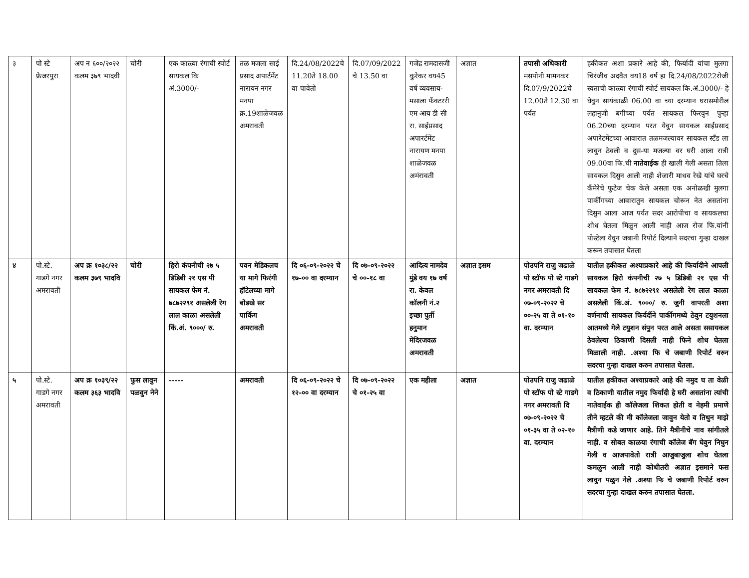| ३ | पो स्टे फ्रेजरपुरा | अप न ६००/२०२२ कलम ३७९ भादवी | चोरी | एक काळ्या रंगाची स्पोर्ट सायकल कि अं.3000/- | तळ मजला साई प्रसाद अपार्टमेंट नारायन नगर मनपा क्र.19शाळेजवळ अमरावती | दि.24/08/2022चे 11.20ते 18.00 वा पावेतो | दि.07/09/2022 चे 13.50 वा | गजेंद्र रामदासजी कुरेकर वय45 वर्ष व्यवसाय-मसाला फँक्टररी एम आय डी सी रा. साईप्रसाद अपारर्टमेंट नारायण मनपा शाळेजवळ अमंरावती | अज्ञात | तपासी अधिकारी मसपोनी मामनकर दि.07/9/2022चे 12.00ते 12.30 वा पर्यत | हकीकत अशा प्रकारे आहे की, फिर्यादी यांचा मुलगा चिरंजीव अदवैत वय18 वर्ष हा दि.24/08/2022रोजी स्वताची काळ्या रंगाची स्पोर्ट सायकल कि.अं.3000/- हे घेवुन सायंकाळी 06.00 वा च्या दरम्यान घरासमोरील लहानुजी बगीच्या पर्यत सायकल फिरवुन पुन्हा 06.20च्या दरम्यान परत येवुन सायकल साईप्रसाद अपारेटमेंटच्या आवारात तळमजल्यावर सायकल स्टँड ला लावुन ठेवली व दुस-या मजल्या वर घरी आला रात्री 09.00वा फि.ची नातेवाईक ही खाली गेली असता तिला सायकल दिसुन आली नाही शेजारी माधव रेखे यांचे घरचे कँमेरेचे फुटेज चेक केले असता एक अनोळखी मुलगा पार्कीगच्या आवारातुन सायकल चोरून नेत असतांना दिसुन आला आज पर्यत सदर आरोपीचा व सायकलचा शोध घेतला मिळुन आली नाही आज रोज फि.यांनी पोस्टेला येवुन जबानी रिपोर्ट दिल्याने सदरचा गुन्हा दाखल करून तपासात घेतला |
| ४ | पो.स्टे. गाडगे नगर अमरावती | अप क्र १०३८/२२ कलम ३७९ भादवि | चोरी | हिरो कंपनीची २७ ५ डिडिबी २१ एस पी सायकल फेम नं. ७८७२२९१ असलेली रेग लाल काळा असलेली किं.अं. ९०००/ रु. | पवन मेडिकलच या मागे फिरंगी हॉटेलच्या मागे बोडखे सर पार्किग अमरावती | दि ०६-०९-२०२२ चे १७-०० वा दरम्यान | दि ०७-०९-२०२२ चे ००-१८ वा | आदित्य नामदेव मुंडे वय १७ वर्ष रा. केवल कॉलनी नं.२ इच्छा पुर्ती हनुमान मेदिरजवळ अमरावती | अज्ञात इसम | पोउपनि राजु जढाळे पो स्टॉफ पो स्टे गाडगे नगर अमरावती दि ०७-०९-२०२२ चे ००-२५ वा ते ०१-१० वा. दरम्यान | यातील हकीकत अश्याप्रकारे आहे की फिर्यादीने आपली सायकल हिरो कंपनीची २७ ५ डिडिबी २१ एस पी सायकल फेम नं. ७८७२२९१ असलेली रेग लाल काळा असलेली किं.अं. ९०००/ रु. जुनी वापरती अशा वर्णनाची सायकल फिर्यर्दीने पार्कीगमध्ये ठेवुन टयुशनला आतमध्ये गेले टयुशन संपुन परत आले असता ससायकल ठेवलेल्या ठिकाणी दिसली नाही फिने शोध घेतला मिळाली नाही. .अश्या फि चे जबाणी रिपोर्ट वरुन सदरचा गुन्हा दाखल करुन तपासात घेतला. |
| ५ | पो.स्टे. गाडगे नगर अमरावती | अप क्र १०३९/२२ कलम ३६३ भादवि | फुस लावुन पळवुन नेने | ----- | अमरावती | दि ०६-०९-२०२२ चे १२-०० वा दरम्यान | दि ०७-०९-२०२२ चे ०१-२५ वा | एक महीला | अज्ञात | पोउपनि राजु जढाळे पो स्टॉफ पो स्टे गाडगे नगर अमरावती दि ०७-०९-२०२२ चे ०१-३५ वा ते ०२-१० वा. दरम्यान | यातील हकीकत अश्याप्रकारे आहे की नमुद घ ता वेळी व ठिकाणी यातील नमुद फिर्यादी हे घरी असतांना त्यांची नातेवाईक ही कॉलेजला शिकत होती व नेहमी प्रमाणे तीने म्हटले की मी कॉलेजला जावुन येतो व तिथुन माझे मैत्रीणी कडे जाणार आहे. तिने मैत्रीनीचे नाव सांगीतले नाही. व सोबत काळया रंगाची कॉलेज बॅग घेवुन निघुन गेली व आजपावेतो रात्री आजुबाजुला शोध घेतला कमळुन आली नाही कोधीतरी अज्ञात इसमाने फस लावुन पळुन नेले .अश्या फि चे जबाणी रिपोर्ट वरुन सदरचा गुन्हा दाखल करुन तपासात घेतला. |